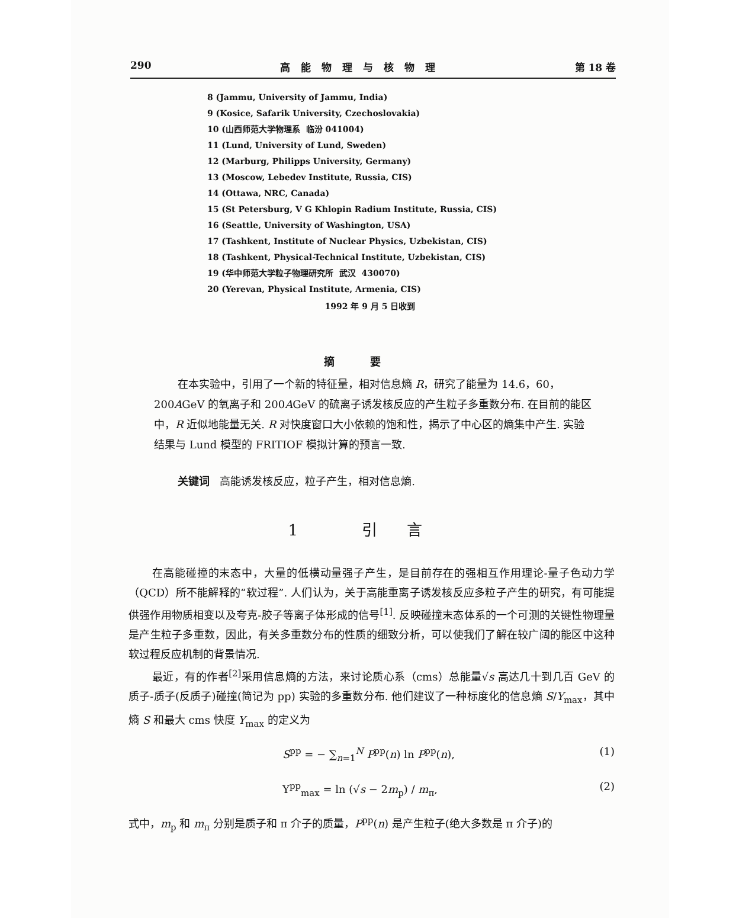290 高能物理与核物理 第 18 卷
8 (Jammu, University of Jammu, India)
9 (Kosice, Safarik University, Czechoslovakia)
10 (山西师范大学物理系 临汾 041004)
11 (Lund, University of Lund, Sweden)
12 (Marburg, Philipps University, Germany)
13 (Moscow, Lebedev Institute, Russia, CIS)
14 (Ottawa, NRC, Canada)
15 (St Petersburg, V G Khlopin Radium Institute, Russia, CIS)
16 (Seattle, University of Washington, USA)
17 (Tashkent, Institute of Nuclear Physics, Uzbekistan, CIS)
18 (Tashkent, Physical-Technical Institute, Uzbekistan, CIS)
19 (华中师范大学粒子物理研究所 武汉 430070)
20 (Yerevan, Physical Institute, Armenia, CIS)
1992 年 9 月 5 日收到
摘要
在本实验中，引用了一个新的特征量，相对信息熵 R，研究了能量为 14.6，60，200AGeV 的氧离子和 200AGeV 的硫离子诱发核反应的产生粒子多重数分布. 在目前的能区中，R 近似地能量无关. R 对快度窗口大小依赖的饱和性，揭示了中心区的熵集中产生. 实验结果与 Lund 模型的 FRITIOF 模拟计算的预言一致.
关键词 高能诱发核反应，粒子产生，相对信息熵.
1 引言
在高能碰撞的末态中，大量的低横动量强子产生，是目前存在的强相互作用理论-量子色动力学（QCD）所不能解释的“软过程”. 人们认为，关于高能重离子诱发核反应多粒子产生的研究，有可能提供强作用物质相变以及夸克-胶子等离子体形成的信号<sup>[1]</sup>. 反映碰撞末态体系的一个可测的关键性物理量是产生粒子多重数，因此，有关多重数分布的性质的细致分析，可以使我们了解在较广阔的能区中这种软过程反应机制的背景情况.
最近，有的作者<sup>[2]</sup>采用信息熵的方法，来讨论质心系（cms）总能量√s 高达几十到几百 GeV 的质子-质子(反质子)碰撞(简记为 pp) 实验的多重数分布. 他们建议了一种标度化的信息熵 S/Y<sub>max</sub>，其中熵 S 和最大 cms 快度 Y<sub>max</sub> 的定义为
S<sup>pp</sup> = − ∑<sub>n=1</sub><sup>N</sup> P<sup>pp</sup>(n) ln P<sup>pp</sup>(n), (1)
Y<sup>pp</sup><sub>max</sub> = ln (√s − 2m<sub>p</sub>) / m<sub>π</sub>, (2)
式中，m<sub>p</sub> 和 m<sub>π</sub> 分别是质子和 π 介子的质量，P<sup>pp</sup>(n) 是产生粒子(绝大多数是 π 介子)的